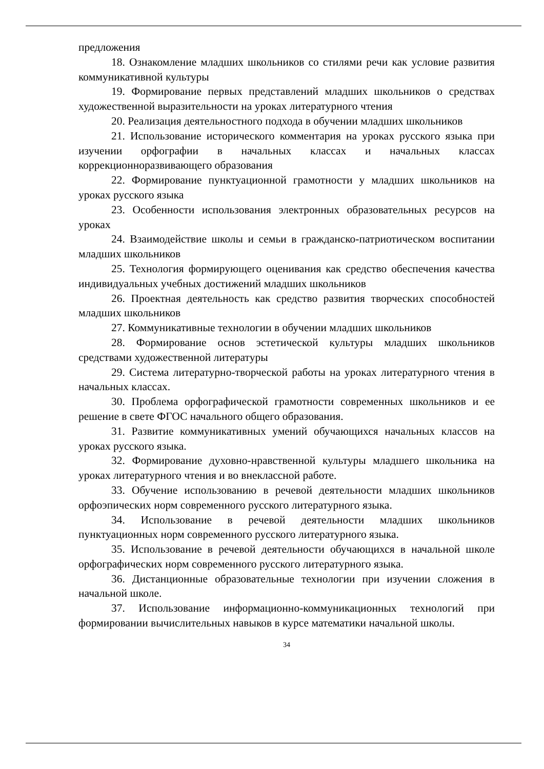предложения
18. Ознакомление младших школьников со стилями речи как условие развития коммуникативной культуры
19. Формирование первых представлений младших школьников о средствах художественной выразительности на уроках литературного чтения
20. Реализация деятельностного подхода в обучении младших школьников
21. Использование исторического комментария на уроках русского языка при изучении орфографии в начальных классах и начальных классах коррекционноразвивающего образования
22. Формирование пунктуационной грамотности у младших школьников на уроках русского языка
23. Особенности использования электронных образовательных ресурсов на уроках
24. Взаимодействие школы и семьи в гражданско-патриотическом воспитании младших школьников
25. Технология формирующего оценивания как средство обеспечения качества индивидуальных учебных достижений младших школьников
26. Проектная деятельность как средство развития творческих способностей младших школьников
27. Коммуникативные технологии в обучении младших школьников
28. Формирование основ эстетической культуры младших школьников средствами художественной литературы
29. Система литературно-творческой работы на уроках литературного чтения в начальных классах.
30. Проблема орфографической грамотности современных школьников и ее решение в свете ФГОС начального общего образования.
31. Развитие коммуникативных умений обучающихся начальных классов на уроках русского языка.
32. Формирование духовно-нравственной культуры младшего школьника на уроках литературного чтения и во внеклассной работе.
33. Обучение использованию в речевой деятельности младших школьников орфоэпических норм современного русского литературного языка.
34. Использование в речевой деятельности младших школьников пунктуационных норм современного русского литературного языка.
35. Использование в речевой деятельности обучающихся в начальной школе орфографических норм современного русского литературного языка.
36. Дистанционные образовательные технологии при изучении сложения в начальной школе.
37. Использование информационно-коммуникационных технологий при формировании вычислительных навыков в курсе математики начальной школы.
34